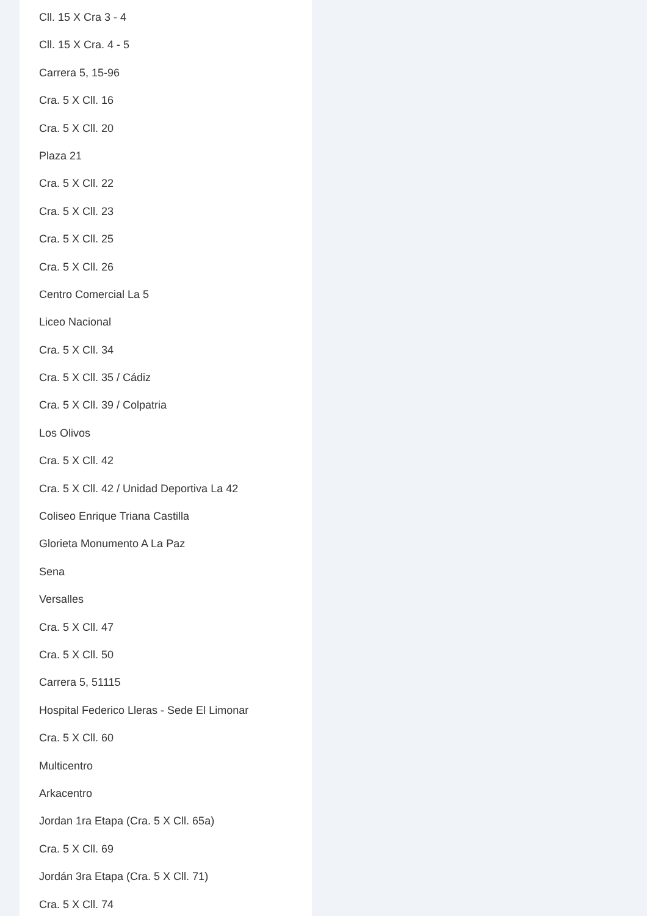Cll. 15 X Cra 3 - 4
Cll. 15 X Cra. 4 - 5
Carrera 5, 15-96
Cra. 5 X Cll. 16
Cra. 5 X Cll. 20
Plaza 21
Cra. 5 X Cll. 22
Cra. 5 X Cll. 23
Cra. 5 X Cll. 25
Cra. 5 X Cll. 26
Centro Comercial La 5
Liceo Nacional
Cra. 5 X Cll. 34
Cra. 5 X Cll. 35 / Cádiz
Cra. 5 X Cll. 39 / Colpatria
Los Olivos
Cra. 5 X Cll. 42
Cra. 5 X Cll. 42 / Unidad Deportiva La 42
Coliseo Enrique Triana Castilla
Glorieta Monumento A La Paz
Sena
Versalles
Cra. 5 X Cll. 47
Cra. 5 X Cll. 50
Carrera 5, 51115
Hospital Federico Lleras - Sede El Limonar
Cra. 5 X Cll. 60
Multicentro
Arkacentro
Jordan 1ra Etapa (Cra. 5 X Cll. 65a)
Cra. 5 X Cll. 69
Jordán 3ra Etapa (Cra. 5 X Cll. 71)
Cra. 5 X Cll. 74